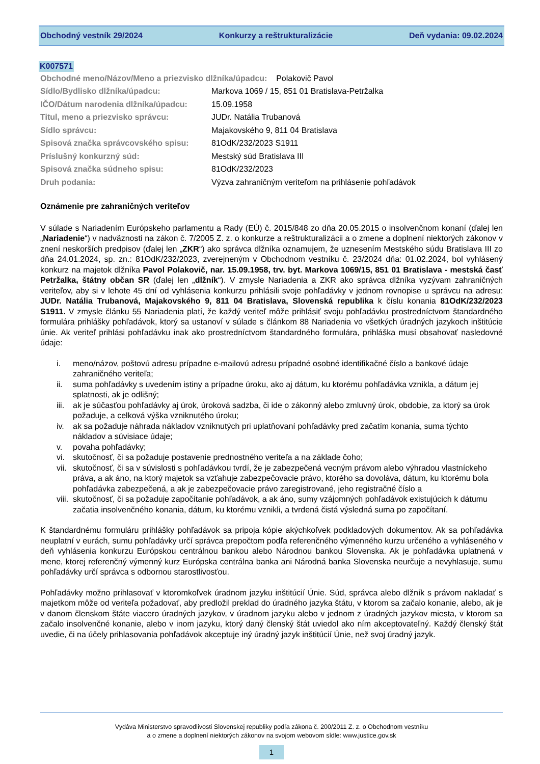Obchodný vestník 29/2024 Konkurzy a reštrukturalizácie Deň vydania: 09.02.2024
K007571
| Obchodné meno/Názov/Meno a priezvisko dlžníka/úpadcu: Polakovič Pavol | |
| Sídlo/Bydlisko dlžníka/úpadcu: | Markova 1069 / 15, 851 01 Bratislava-Petržalka |
| IČO/Dátum narodenia dlžníka/úpadcu: | 15.09.1958 |
| Titul, meno a priezvisko správcu: | JUDr. Natália Trubanová |
| Sídlo správcu: | Majakovského 9, 811 04 Bratislava |
| Spisová značka správcovského spisu: | 81OdK/232/2023 S1911 |
| Príslušný konkurzný súd: | Mestský súd Bratislava III |
| Spisová značka súdneho spisu: | 81OdK/232/2023 |
| Druh podania: | Výzva zahraničným veriteľom na prihlásenie pohľadávok |
Oznámenie pre zahraničných veriteľov
V súlade s Nariadením Európskeho parlamentu a Rady (EÚ) č. 2015/848 zo dňa 20.05.2015 o insolvenčnom konaní (ďalej len „Nariadenie“) v nadväznosti na zákon č. 7/2005 Z. z. o konkurze a reštrukturalizácii a o zmene a doplnení niektorých zákonov v znení neskorších predpisov (ďalej len „ZKR“) ako správca dlžníka oznamujem, že uznesením Mestského súdu Bratislava III zo dňa 24.01.2024, sp. zn.: 81OdK/232/2023, zverejneným v Obchodnom vestníku č. 23/2024 dňa: 01.02.2024, bol vyhlásený konkurz na majetok dlžníka Pavol Polakovič, nar. 15.09.1958, trv. byt. Markova 1069/15, 851 01 Bratislava - mestská časť Petržalka, štátny občan SR (ďalej len „dlžník“). V zmysle Nariadenia a ZKR ako správca dlžníka vyzývam zahraničných veriteľov, aby si v lehote 45 dní od vyhlásenia konkurzu prihlásili svoje pohľadávky v jednom rovnopise u správcu na adresu: JUDr. Natália Trubanová, Majakovského 9, 811 04 Bratislava, Slovenská republika k číslu konania 81OdK/232/2023 S1911. V zmysle článku 55 Nariadenia platí, že každý veriteľ môže prihlásiť svoju pohľadávku prostredníctvom štandardného formulára prihlášky pohľadávok, ktorý sa ustanoví v súlade s článkom 88 Nariadenia vo všetkých úradných jazykoch inštitúcie únie. Ak veriteľ prihlási pohľadávku inak ako prostredníctvom štandardného formulára, prihláška musí obsahovať nasledovné údaje:
i. meno/názov, poštovú adresu prípadne e-mailovú adresu prípadné osobné identifikačné číslo a bankové údaje zahraničného veriteľa;
ii. suma pohľadávky s uvedením istiny a prípadne úroku, ako aj dátum, ku ktorému pohľadávka vznikla, a dátum jej splatnosti, ak je odlišný;
iii. ak je súčasťou pohľadávky aj úrok, úroková sadzba, či ide o zákonný alebo zmluvný úrok, obdobie, za ktorý sa úrok požaduje, a celková výška vzniknutého úroku;
iv. ak sa požaduje náhrada nákladov vzniknutých pri uplatňovaní pohľadávky pred začatím konania, suma týchto nákladov a súvisiace údaje;
v. povaha pohľadávky;
vi. skutočnosť, či sa požaduje postavenie prednostného veriteľa a na základe čoho;
vii. skutočnosť, či sa v súvislosti s pohľadávkou tvrdí, že je zabezpečená vecným právom alebo výhradou vlastníckeho práva, a ak áno, na ktorý majetok sa vzťahuje zabezpečovacie právo, ktorého sa dovoláva, dátum, ku ktorému bola pohľadávka zabezpečená, a ak je zabezpečovacie právo zaregistrované, jeho registračné číslo a
viii. skutočnosť, či sa požaduje započítanie pohľadávok, a ak áno, sumy vzájomných pohľadávok existujúcich k dátumu začatia insolvenčného konania, dátum, ku ktorému vznikli, a tvrdená čistá výsledná suma po započítaní.
K štandardnému formuláru prihlášky pohľadávok sa pripoja kópie akýchkoľvek podkladových dokumentov. Ak sa pohľadávka neuplatní v eurách, sumu pohľadávky určí správca prepočtom podľa referenčného výmenného kurzu určeného a vyhláseného v deň vyhlásenia konkurzu Európskou centrálnou bankou alebo Národnou bankou Slovenska. Ak je pohľadávka uplatnená v mene, ktorej referenčný výmenný kurz Európska centrálna banka ani Národná banka Slovenska neurčuje a nevyhlasuje, sumu pohľadávky určí správca s odbornou starostlivosťou.
Pohľadávky možno prihlasovať v ktoromkoľvek úradnom jazyku inštitúcií Únie. Súd, správca alebo dlžník s právom nakladať s majetkom môže od veriteľa požadovať, aby predložil preklad do úradného jazyka štátu, v ktorom sa začalo konanie, alebo, ak je v danom členskom štáte viacero úradných jazykov, v úradnom jazyku alebo v jednom z úradných jazykov miesta, v ktorom sa začalo insolvenčné konanie, alebo v inom jazyku, ktorý daný členský štát uviedol ako ním akceptovateľný. Každý členský štát uvedie, či na účely prihlasovania pohľadávok akceptuje iný úradný jazyk inštitúcií Únie, než svoj úradný jazyk.
Vydáva Ministerstvo spravodlivosti Slovenskej republiky podľa zákona č. 200/2011 Z. z. o Obchodnom vestníku
a o zmene a doplnení niektorých zákonov na svojom webovom sídle: www.justice.gov.sk
1